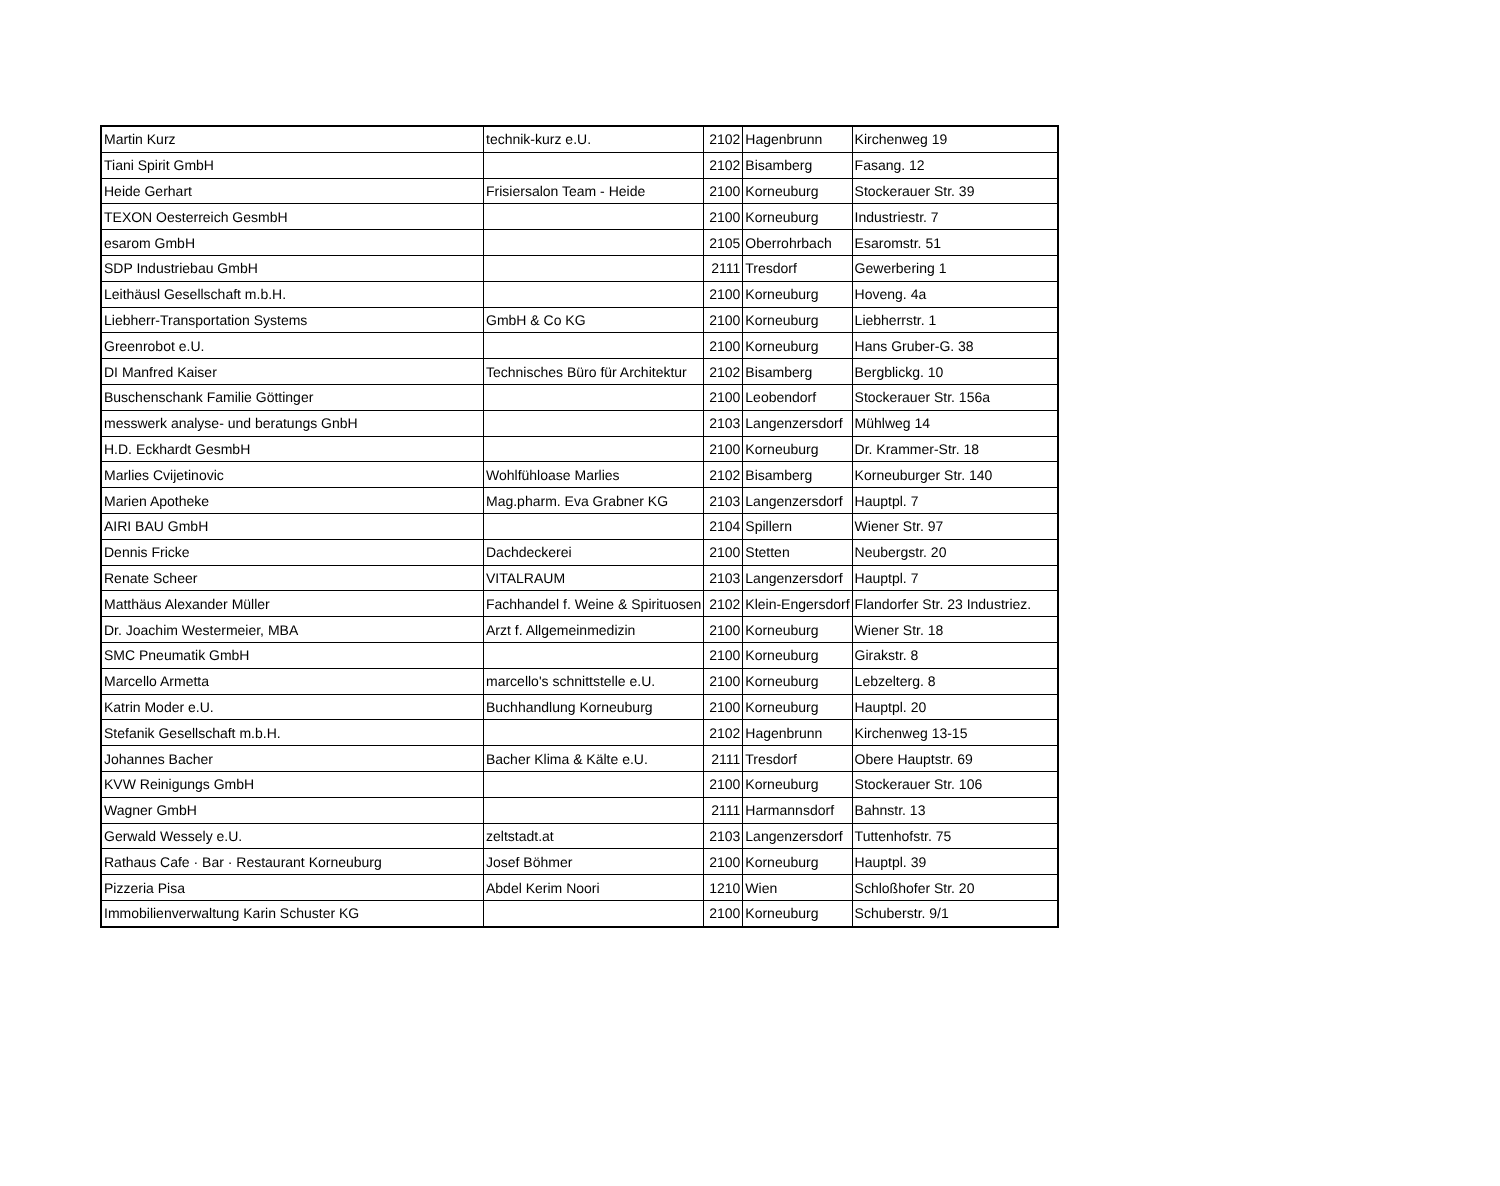| Martin Kurz | technik-kurz e.U. | 2102 | Hagenbrunn | Kirchenweg 19 |
| Tiani Spirit GmbH | | 2102 | Bisamberg | Fasang. 12 |
| Heide Gerhart | Frisiersalon Team - Heide | 2100 | Korneuburg | Stockerauer Str. 39 |
| TEXON Oesterreich GesmbH | | 2100 | Korneuburg | Industriestr. 7 |
| esarom GmbH | | 2105 | Oberrohrbach | Esaromstr. 51 |
| SDP Industriebau GmbH | | 2111 | Tresdorf | Gewerbering 1 |
| Leithäusl Gesellschaft m.b.H. | | 2100 | Korneuburg | Hoveng. 4a |
| Liebherr-Transportation Systems | GmbH & Co KG | 2100 | Korneuburg | Liebherrstr. 1 |
| Greenrobot e.U. | | 2100 | Korneuburg | Hans Gruber-G. 38 |
| DI Manfred Kaiser | Technisches Büro für Architektur | 2102 | Bisamberg | Bergblickg. 10 |
| Buschenschank Familie Göttinger | | 2100 | Leobendorf | Stockerauer Str. 156a |
| messwerk analyse- und beratungs GnbH | | 2103 | Langenzersdorf | Mühlweg 14 |
| H.D. Eckhardt GesmbH | | 2100 | Korneuburg | Dr. Krammer-Str. 18 |
| Marlies Cvijetinovic | Wohlfühloase Marlies | 2102 | Bisamberg | Korneuburger Str. 140 |
| Marien Apotheke | Mag.pharm. Eva Grabner KG | 2103 | Langenzersdorf | Hauptpl. 7 |
| AIRI BAU GmbH | | 2104 | Spillern | Wiener Str. 97 |
| Dennis Fricke | Dachdeckerei | 2100 | Stetten | Neubergstr. 20 |
| Renate Scheer | VITALRAUM | 2103 | Langenzersdorf | Hauptpl. 7 |
| Matthäus Alexander Müller | Fachhandel f. Weine & Spirituosen | 2102 | Klein-Engersdorf | Flandorfer Str. 23 Industriez. |
| Dr. Joachim Westermeier, MBA | Arzt f. Allgemeinmedizin | 2100 | Korneuburg | Wiener Str. 18 |
| SMC Pneumatik GmbH | | 2100 | Korneuburg | Girakstr. 8 |
| Marcello Armetta | marcello's schnittstelle e.U. | 2100 | Korneuburg | Lebzelterg. 8 |
| Katrin Moder e.U. | Buchhandlung Korneuburg | 2100 | Korneuburg | Hauptpl. 20 |
| Stefanik Gesellschaft m.b.H. | | 2102 | Hagenbrunn | Kirchenweg 13-15 |
| Johannes Bacher | Bacher Klima & Kälte e.U. | 2111 | Tresdorf | Obere Hauptstr. 69 |
| KVW Reinigungs GmbH | | 2100 | Korneuburg | Stockerauer Str. 106 |
| Wagner GmbH | | 2111 | Harmannsdorf | Bahnstr. 13 |
| Gerwald Wessely e.U. | zeltstadt.at | 2103 | Langenzersdorf | Tuttenhofstr. 75 |
| Rathaus Cafe · Bar · Restaurant Korneuburg | Josef Böhmer | 2100 | Korneuburg | Hauptpl. 39 |
| Pizzeria Pisa | Abdel Kerim Noori | 1210 | Wien | Schloßhofer Str. 20 |
| Immobilienverwaltung Karin Schuster KG | | 2100 | Korneuburg | Schuberstr. 9/1 |